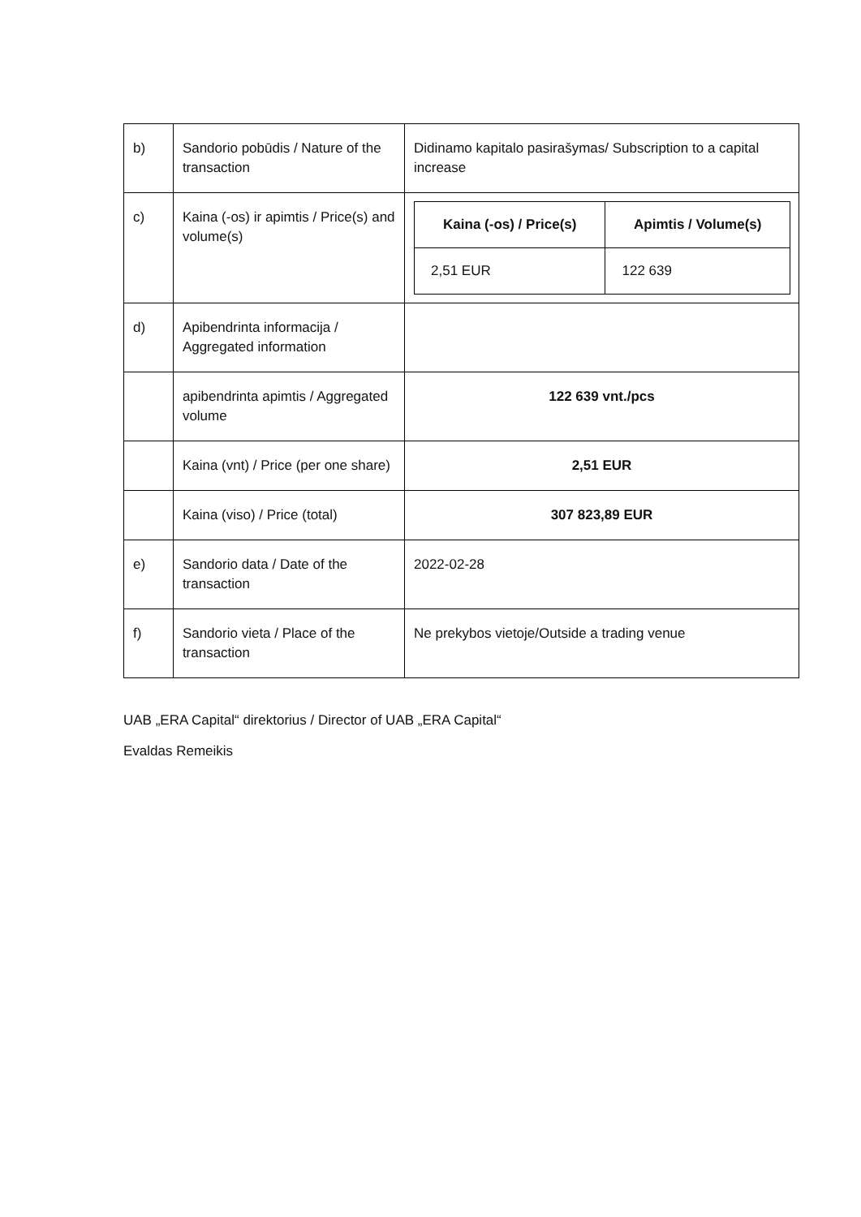| b) | Sandorio pobūdis / Nature of the transaction | Didinamo kapitalo pasirašymas/ Subscription to a capital increase |
| c) | Kaina (-os) ir apimtis / Price(s) and volume(s) | / Kaina (-os) / Price(s) / Apimtis / Volume(s) / / 2,51 EUR / 122 639 / |
| d) | Apibendrinta informacija / Aggregated information | |
| | apibendrinta apimtis / Aggregated volume | 122 639 vnt./pcs |
| | Kaina (vnt) / Price (per one share) | 2,51 EUR |
| | Kaina (viso) / Price (total) | 307 823,89 EUR |
| e) | Sandorio data / Date of the transaction | 2022-02-28 |
| f) | Sandorio vieta / Place of the transaction | Ne prekybos vietoje/Outside a trading venue |
UAB „ERA Capital“ direktorius / Director of UAB „ERA Capital“
Evaldas Remeikis